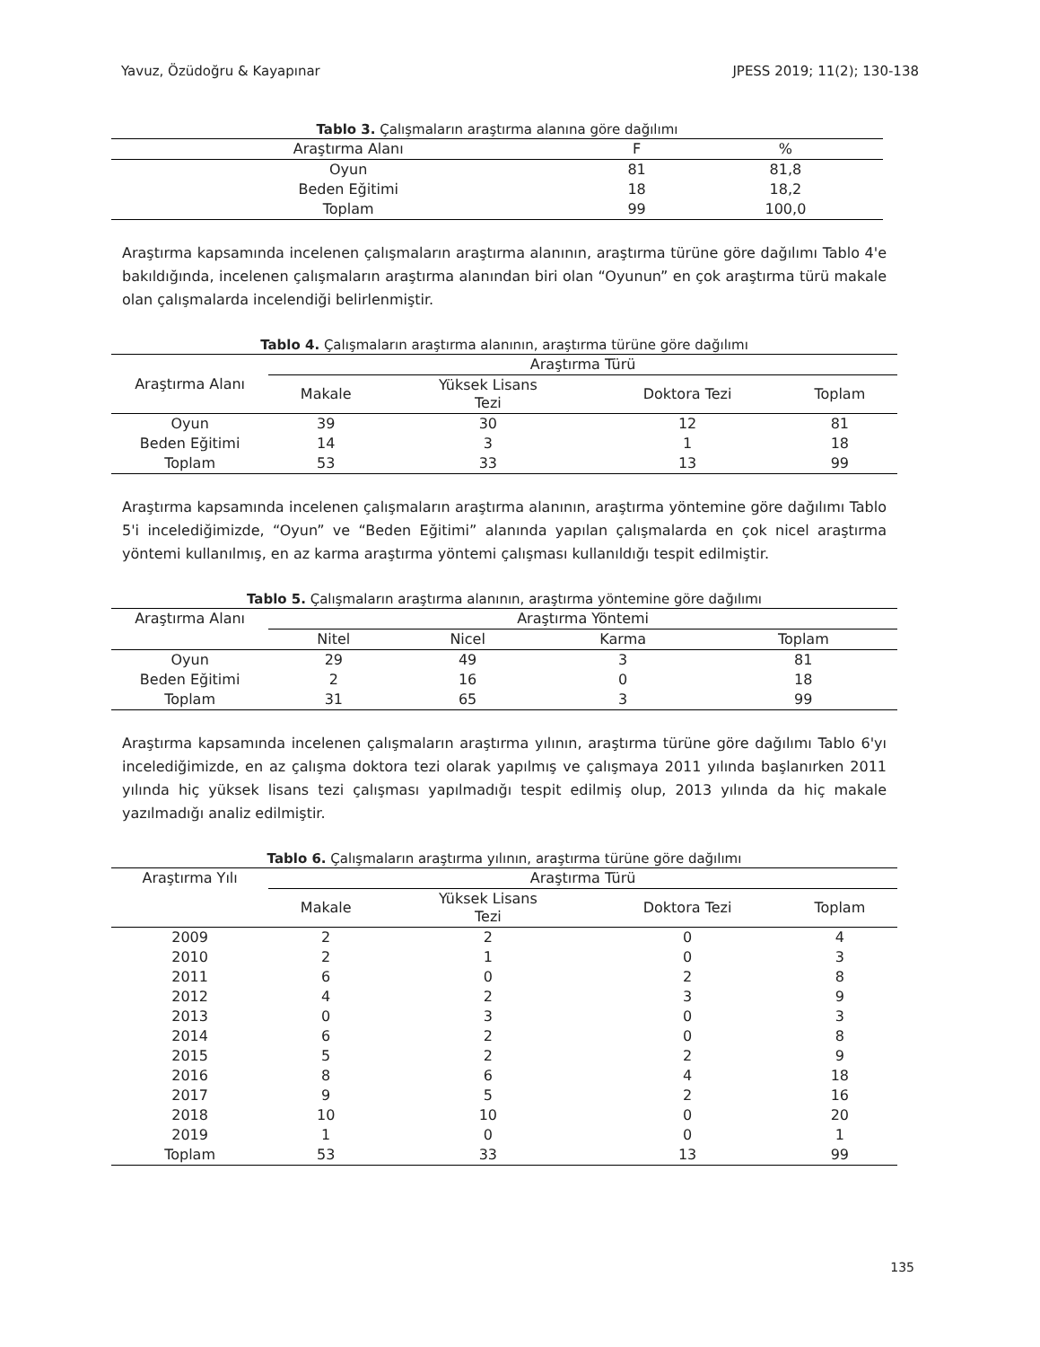Yavuz, Özüdoğru & Kayapınar JPESS 2019; 11(2); 130-138
Tablo 3. Çalışmaların araştırma alanına göre dağılımı
| Araştırma Alanı | F | % |
| --- | --- | --- |
| Oyun | 81 | 81,8 |
| Beden Eğitimi | 18 | 18,2 |
| Toplam | 99 | 100,0 |
Araştırma kapsamında incelenen çalışmaların araştırma alanının, araştırma türüne göre dağılımı Tablo 4'e bakıldığında, incelenen çalışmaların araştırma alanından biri olan “Oyunun” en çok araştırma türü makale olan çalışmalarda incelendiği belirlenmiştir.
Tablo 4. Çalışmaların araştırma alanının, araştırma türüne göre dağılımı
| Araştırma Alanı | Araştırma Türü | | | |
| --- | --- | --- | --- | --- |
| | Makale | Yüksek Lisans Tezi | Doktora Tezi | Toplam |
| Oyun | 39 | 30 | 12 | 81 |
| Beden Eğitimi | 14 | 3 | 1 | 18 |
| Toplam | 53 | 33 | 13 | 99 |
Araştırma kapsamında incelenen çalışmaların araştırma alanının, araştırma yöntemine göre dağılımı Tablo 5'i incelediğimizde, “Oyun” ve “Beden Eğitimi” alanında yapılan çalışmalarda en çok nicel araştırma yöntemi kullanılmış, en az karma araştırma yöntemi çalışması kullanıldığı tespit edilmiştir.
Tablo 5. Çalışmaların araştırma alanının, araştırma yöntemine göre dağılımı
| Araştırma Alanı | Araştırma Yöntemi | | | |
| --- | --- | --- | --- | --- |
| | Nitel | Nicel | Karma | Toplam |
| Oyun | 29 | 49 | 3 | 81 |
| Beden Eğitimi | 2 | 16 | 0 | 18 |
| Toplam | 31 | 65 | 3 | 99 |
Araştırma kapsamında incelenen çalışmaların araştırma yılının, araştırma türüne göre dağılımı Tablo 6'yı incelediğimizde, en az çalışma doktora tezi olarak yapılmış ve çalışmaya 2011 yılında başlanırken 2011 yılında hiç yüksek lisans tezi çalışması yapılmadığı tespit edilmiş olup, 2013 yılında da hiç makale yazılmadığı analiz edilmiştir.
Tablo 6. Çalışmaların araştırma yılının, araştırma türüne göre dağılımı
| Araştırma Yılı | Araştırma Türü | | | |
| --- | --- | --- | --- | --- |
| | Makale | Yüksek Lisans Tezi | Doktora Tezi | Toplam |
| 2009 | 2 | 2 | 0 | 4 |
| 2010 | 2 | 1 | 0 | 3 |
| 2011 | 6 | 0 | 2 | 8 |
| 2012 | 4 | 2 | 3 | 9 |
| 2013 | 0 | 3 | 0 | 3 |
| 2014 | 6 | 2 | 0 | 8 |
| 2015 | 5 | 2 | 2 | 9 |
| 2016 | 8 | 6 | 4 | 18 |
| 2017 | 9 | 5 | 2 | 16 |
| 2018 | 10 | 10 | 0 | 20 |
| 2019 | 1 | 0 | 0 | 1 |
| Toplam | 53 | 33 | 13 | 99 |
135